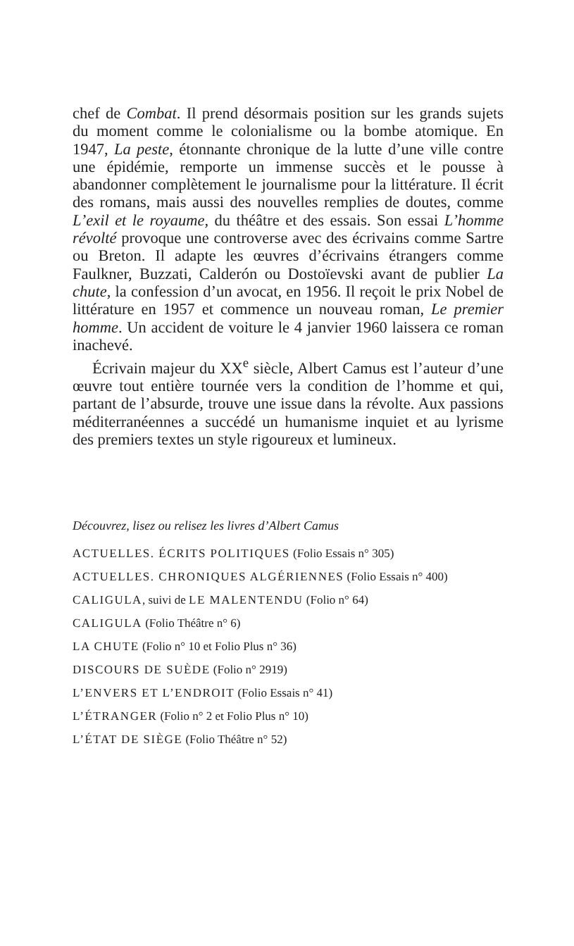chef de Combat. Il prend désormais position sur les grands sujets du moment comme le colonialisme ou la bombe atomique. En 1947, La peste, étonnante chronique de la lutte d’une ville contre une épidémie, remporte un immense succès et le pousse à abandonner complètement le journalisme pour la littérature. Il écrit des romans, mais aussi des nouvelles remplies de doutes, comme L’exil et le royaume, du théâtre et des essais. Son essai L’homme révolté provoque une controverse avec des écrivains comme Sartre ou Breton. Il adapte les œuvres d’écrivains étrangers comme Faulkner, Buzzati, Calderón ou Dostoïevski avant de publier La chute, la confession d’un avocat, en 1956. Il reçoit le prix Nobel de littérature en 1957 et commence un nouveau roman, Le premier homme. Un accident de voiture le 4 janvier 1960 laissera ce roman inachevé.
Écrivain majeur du XX<sup>e</sup> siècle, Albert Camus est l’auteur d’une œuvre tout entière tournée vers la condition de l’homme et qui, partant de l’absurde, trouve une issue dans la révolte. Aux passions méditerranéennes a succédé un humanisme inquiet et au lyrisme des premiers textes un style rigoureux et lumineux.
Découvrez, lisez ou relisez les livres d’Albert Camus
ACTUELLES. ÉCRITS POLITIQUES (Folio Essais n° 305)
ACTUELLES. CHRONIQUES ALGÉRIENNES (Folio Essais n° 400)
CALIGULA, suivi de LE MALENTENDU (Folio n° 64)
CALIGULA (Folio Théâtre n° 6)
LA CHUTE (Folio n° 10 et Folio Plus n° 36)
DISCOURS DE SUÈDE (Folio n° 2919)
L’ENVERS ET L’ENDROIT (Folio Essais n° 41)
L’ÉTRANGER (Folio n° 2 et Folio Plus n° 10)
L’ÉTAT DE SIÈGE (Folio Théâtre n° 52)